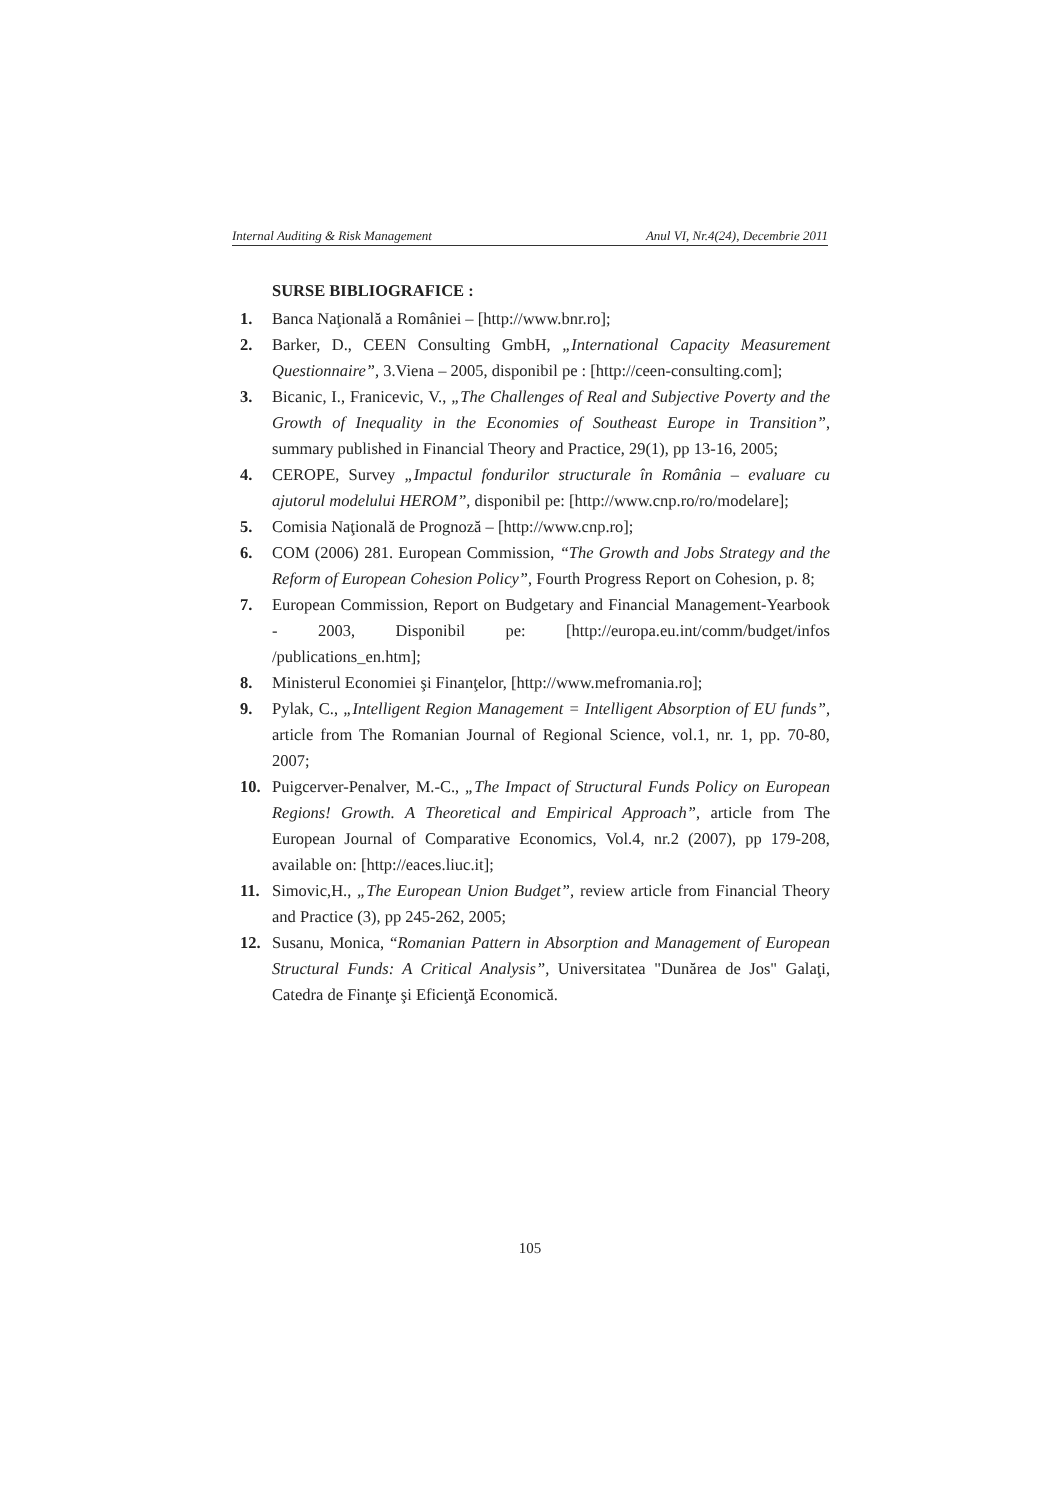Internal Auditing & Risk Management Anul VI, Nr.4(24), Decembrie 2011
SURSE BIBLIOGRAFICE :
1. Banca Naţională a României – [http://www.bnr.ro];
2. Barker, D., CEEN Consulting GmbH, „International Capacity Measurement Questionnaire”, 3.Viena – 2005, disponibil pe : [http://ceen-consulting.com];
3. Bicanic, I., Franicevic, V., „The Challenges of Real and Subjective Poverty and the Growth of Inequality in the Economies of Southeast Europe in Transition”, summary published in Financial Theory and Practice, 29(1), pp 13-16, 2005;
4. CEROPE, Survey „Impactul fondurilor structurale în România – evaluare cu ajutorul modelului HEROM”, disponibil pe: [http://www.cnp.ro/ro/modelare];
5. Comisia Naţională de Prognoză – [http://www.cnp.ro];
6. COM (2006) 281. European Commission, “The Growth and Jobs Strategy and the Reform of European Cohesion Policy”, Fourth Progress Report on Cohesion, p. 8;
7. European Commission, Report on Budgetary and Financial Management-Yearbook - 2003, Disponibil pe: [http://europa.eu.int/comm/budget/infos /publications_en.htm];
8. Ministerul Economiei şi Finanţelor, [http://www.mefromania.ro];
9. Pylak, C., „Intelligent Region Management = Intelligent Absorption of EU funds”, article from The Romanian Journal of Regional Science, vol.1, nr. 1, pp. 70-80, 2007;
10. Puigcerver-Penalver, M.-C., „The Impact of Structural Funds Policy on European Regions! Growth. A Theoretical and Empirical Approach”, article from The European Journal of Comparative Economics, Vol.4, nr.2 (2007), pp 179-208, available on: [http://eaces.liuc.it];
11. Simovic,H., „The European Union Budget”, review article from Financial Theory and Practice (3), pp 245-262, 2005;
12. Susanu, Monica, “Romanian Pattern in Absorption and Management of European Structural Funds: A Critical Analysis”, Universitatea "Dunărea de Jos" Galaţi, Catedra de Finanţe şi Eficienţă Economică.
105